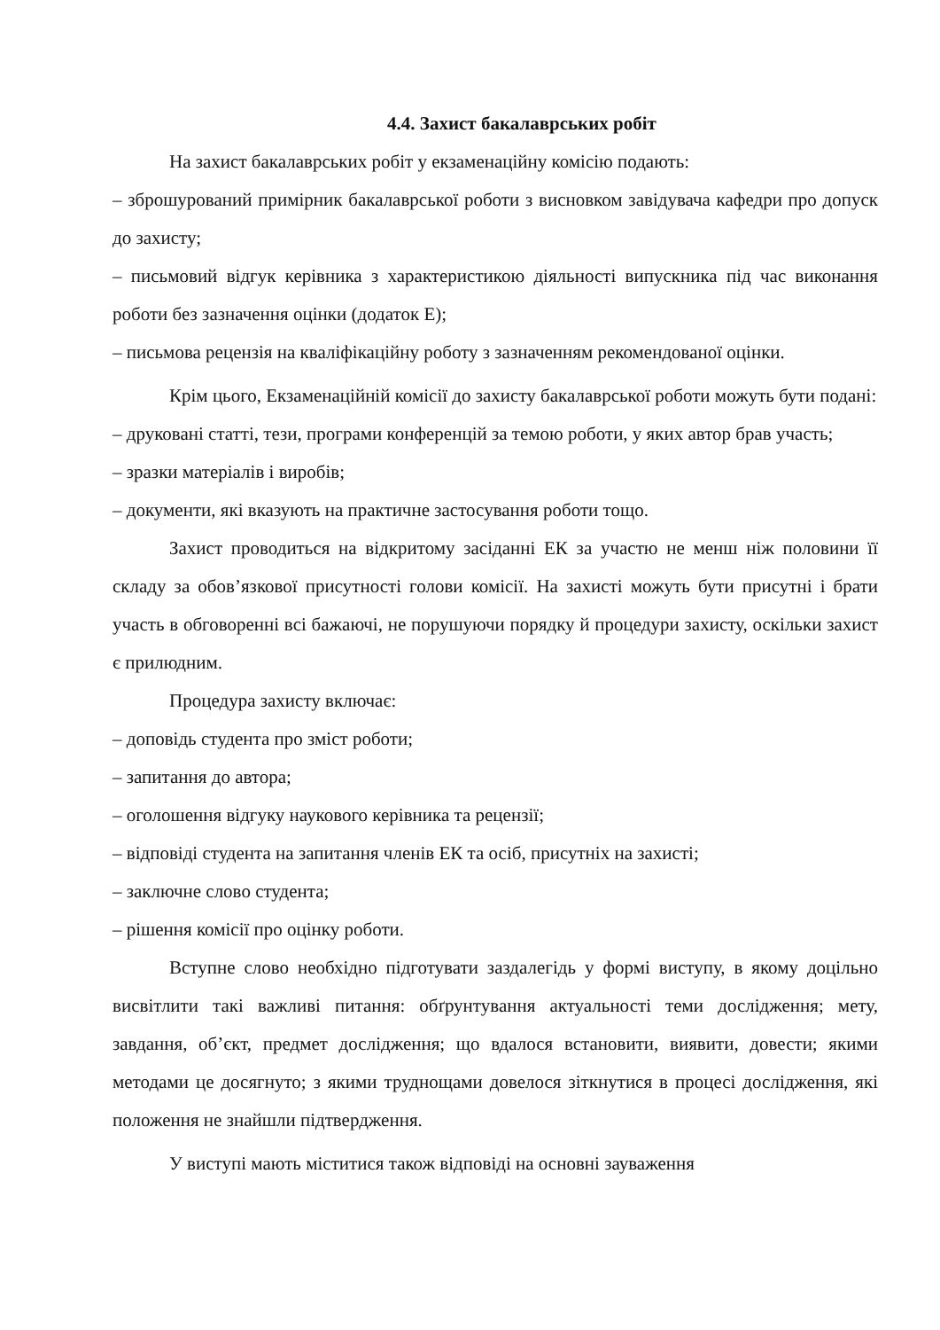4.4. Захист бакалаврських робіт
На захист бакалаврських робіт у екзаменаційну комісію подають:
– зброшурований примірник бакалаврської роботи з висновком завідувача кафедри про допуск до захисту;
– письмовий відгук керівника з характеристикою діяльності випускника під час виконання роботи без зазначення оцінки (додаток Е);
– письмова рецензія на кваліфікаційну роботу з зазначенням рекомендованої оцінки.
Крім цього, Екзаменаційній комісії до захисту бакалаврської роботи можуть бути подані:
– друковані статті, тези, програми конференцій за темою роботи, у яких автор брав участь;
– зразки матеріалів і виробів;
– документи, які вказують на практичне застосування роботи тощо.
Захист проводиться на відкритому засіданні ЕК за участю не менш ніж половини її складу за обов’язкової присутності голови комісії. На захисті можуть бути присутні і брати участь в обговоренні всі бажаючі, не порушуючи порядку й процедури захисту, оскільки захист є прилюдним.
Процедура захисту включає:
– доповідь студента про зміст роботи;
– запитання до автора;
– оголошення відгуку наукового керівника та рецензії;
– відповіді студента на запитання членів ЕК та осіб, присутніх на захисті;
– заключне слово студента;
– рішення комісії про оцінку роботи.
Вступне слово необхідно підготувати заздалегідь у формі виступу, в якому доцільно висвітлити такі важливі питання: обґрунтування актуальності теми дослідження; мету, завдання, об’єкт, предмет дослідження; що вдалося встановити, виявити, довести; якими методами це досягнуто; з якими труднощами довелося зіткнутися в процесі дослідження, які положення не знайшли підтвердження.
У виступі мають міститися також відповіді на основні зауваження